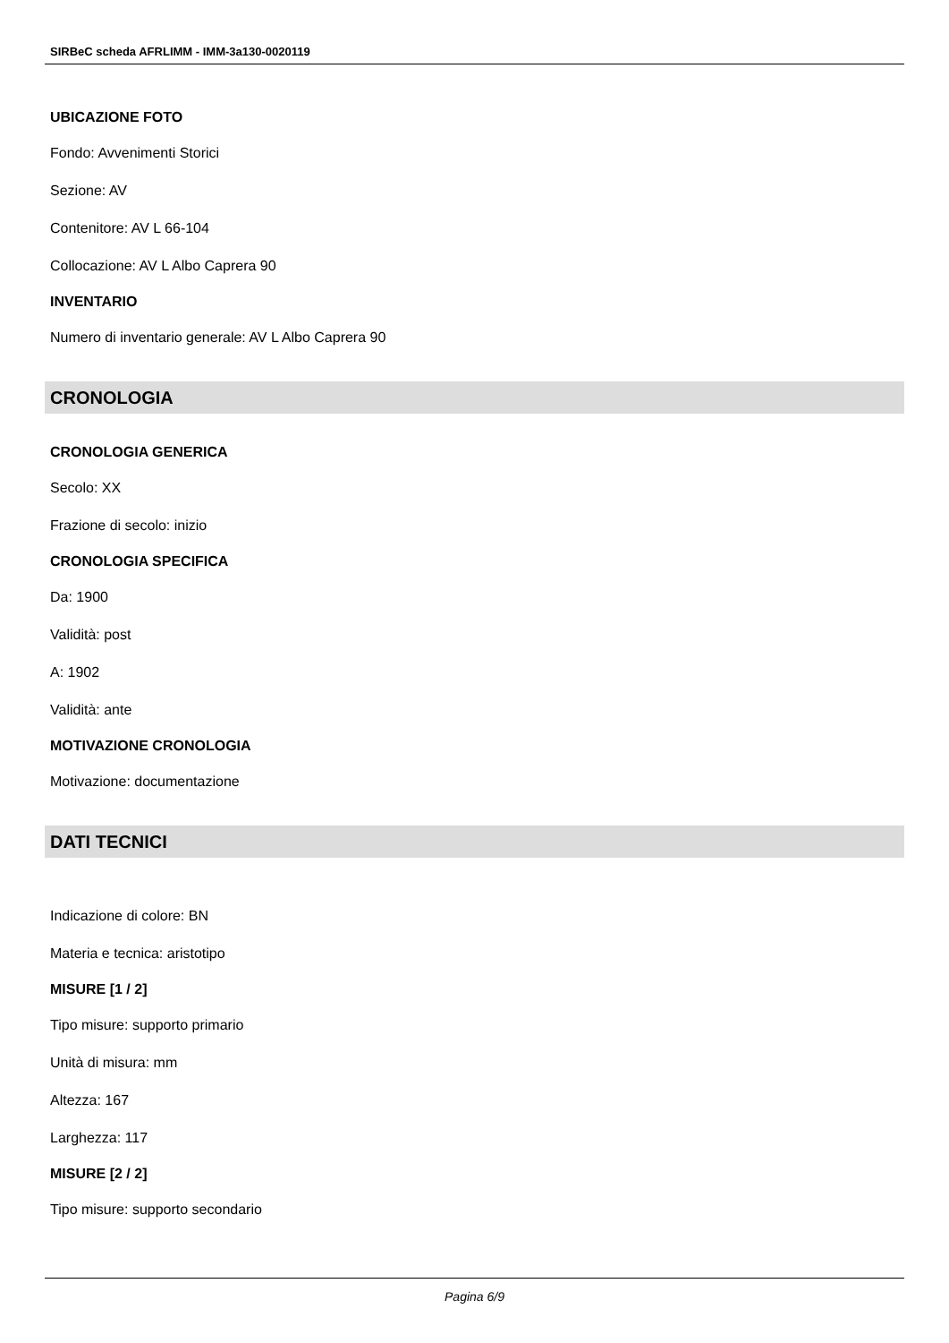SIRBeC scheda AFRLIMM - IMM-3a130-0020119
UBICAZIONE FOTO
Fondo: Avvenimenti Storici
Sezione: AV
Contenitore: AV L 66-104
Collocazione: AV L Albo Caprera 90
INVENTARIO
Numero di inventario generale: AV L Albo Caprera 90
CRONOLOGIA
CRONOLOGIA GENERICA
Secolo: XX
Frazione di secolo: inizio
CRONOLOGIA SPECIFICA
Da: 1900
Validità: post
A: 1902
Validità: ante
MOTIVAZIONE CRONOLOGIA
Motivazione: documentazione
DATI TECNICI
Indicazione di colore: BN
Materia e tecnica: aristotipo
MISURE [1 / 2]
Tipo misure: supporto primario
Unità di misura: mm
Altezza: 167
Larghezza: 117
MISURE [2 / 2]
Tipo misure: supporto secondario
Pagina 6/9